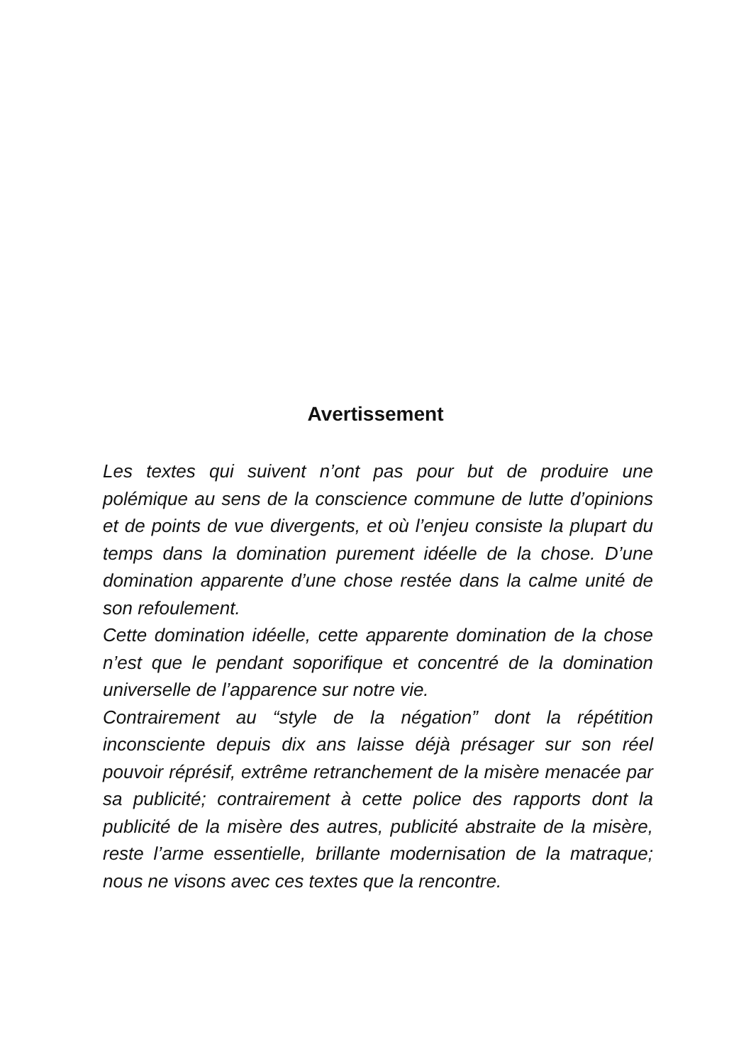Avertissement
Les textes qui suivent n’ont pas pour but de produire une polémique au sens de la conscience commune de lutte d’opinions et de points de vue divergents, et où l’enjeu consiste la plupart du temps dans la domination purement idéelle de la chose. D’une domination apparente d’une chose restée dans la calme unité de son refoulement.
Cette domination idéelle, cette apparente domination de la chose n’est que le pendant soporifique et concentré de la domination universelle de l’apparence sur notre vie.
Contrairement au “style de la négation” dont la répétition inconsciente depuis dix ans laisse déjà présager sur son réel pouvoir réprésif, extrême retranchement de la misère menacée par sa publicité; contrairement à cette police des rapports dont la publicité de la misère des autres, publicité abstraite de la misère, reste l’arme essentielle, brillante modernisation de la matraque; nous ne visons avec ces textes que la rencontre.